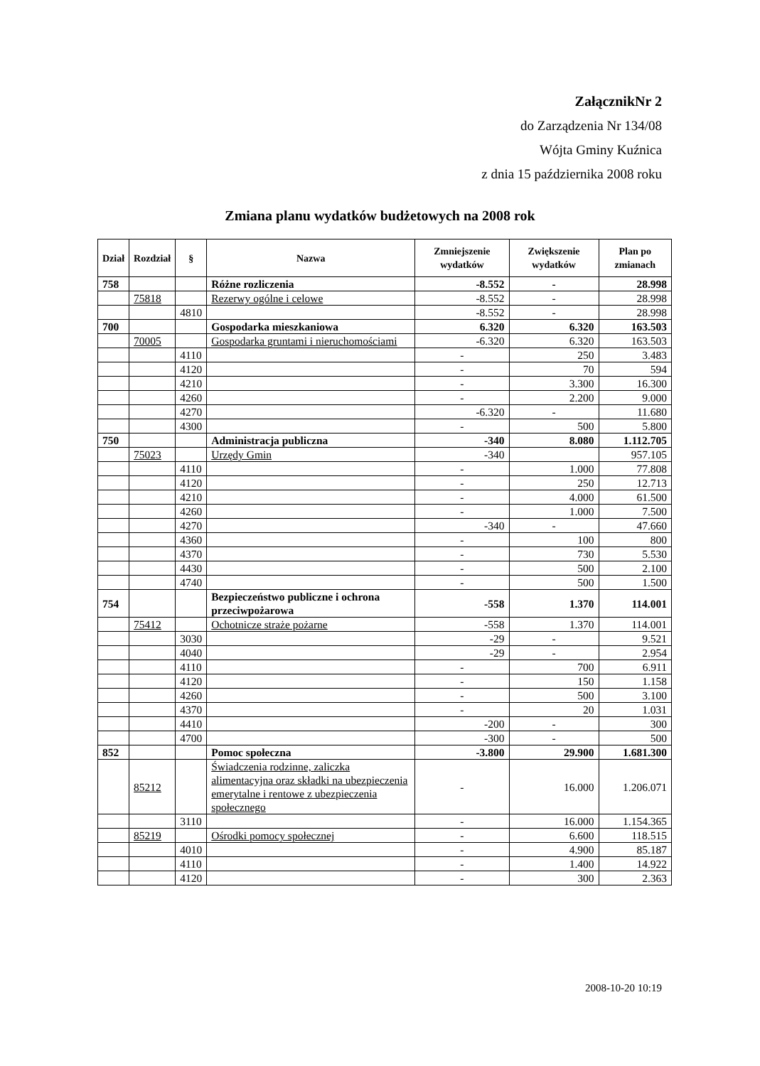ZałącznikNr 2
do Zarządzenia Nr 134/08
Wójta Gminy Kuźnica
z dnia 15 października 2008 roku
Zmiana planu wydatków budżetowych na 2008 rok
| Dział | Rozdział | § | Nazwa | Zmniejszenie wydatków | Zwiększenie wydatków | Plan po zmianach |
| --- | --- | --- | --- | --- | --- | --- |
| 758 | | | Różne rozliczenia | -8.552 | - | 28.998 |
| | 75818 | | Rezerwy ogólne i celowe | -8.552 | - | 28.998 |
| | | 4810 | | -8.552 | - | 28.998 |
| 700 | | | Gospodarka mieszkaniowa | 6.320 | 6.320 | 163.503 |
| | 70005 | | Gospodarka gruntami i nieruchomościami | -6.320 | 6.320 | 163.503 |
| | | 4110 | | - | 250 | 3.483 |
| | | 4120 | | - | 70 | 594 |
| | | 4210 | | - | 3.300 | 16.300 |
| | | 4260 | | - | 2.200 | 9.000 |
| | | 4270 | | -6.320 | - | 11.680 |
| | | 4300 | | - | 500 | 5.800 |
| 750 | | | Administracja publiczna | -340 | 8.080 | 1.112.705 |
| | 75023 | | Urzędy Gmin | -340 | | 957.105 |
| | | 4110 | | - | 1.000 | 77.808 |
| | | 4120 | | - | 250 | 12.713 |
| | | 4210 | | - | 4.000 | 61.500 |
| | | 4260 | | - | 1.000 | 7.500 |
| | | 4270 | | -340 | - | 47.660 |
| | | 4360 | | - | 100 | 800 |
| | | 4370 | | - | 730 | 5.530 |
| | | 4430 | | - | 500 | 2.100 |
| | | 4740 | | - | 500 | 1.500 |
| 754 | | | Bezpieczeństwo publiczne i ochrona przeciwpożarowa | -558 | 1.370 | 114.001 |
| | 75412 | | Ochotnicze straże pożarne | -558 | 1.370 | 114.001 |
| | | 3030 | | -29 | - | 9.521 |
| | | 4040 | | -29 | - | 2.954 |
| | | 4110 | | - | 700 | 6.911 |
| | | 4120 | | - | 150 | 1.158 |
| | | 4260 | | - | 500 | 3.100 |
| | | 4370 | | - | 20 | 1.031 |
| | | 4410 | | -200 | - | 300 |
| | | 4700 | | -300 | - | 500 |
| 852 | | | Pomoc społeczna | -3.800 | 29.900 | 1.681.300 |
| | 85212 | | Świadczenia rodzinne, zaliczka alimentacyjna oraz składki na ubezpieczenia emerytalne i rentowe z ubezpieczenia społecznego | - | 16.000 | 1.206.071 |
| | | 3110 | | - | 16.000 | 1.154.365 |
| | 85219 | | Ośrodki pomocy społecznej | - | 6.600 | 118.515 |
| | | 4010 | | - | 4.900 | 85.187 |
| | | 4110 | | - | 1.400 | 14.922 |
| | | 4120 | | - | 300 | 2.363 |
2008-10-20 10:19